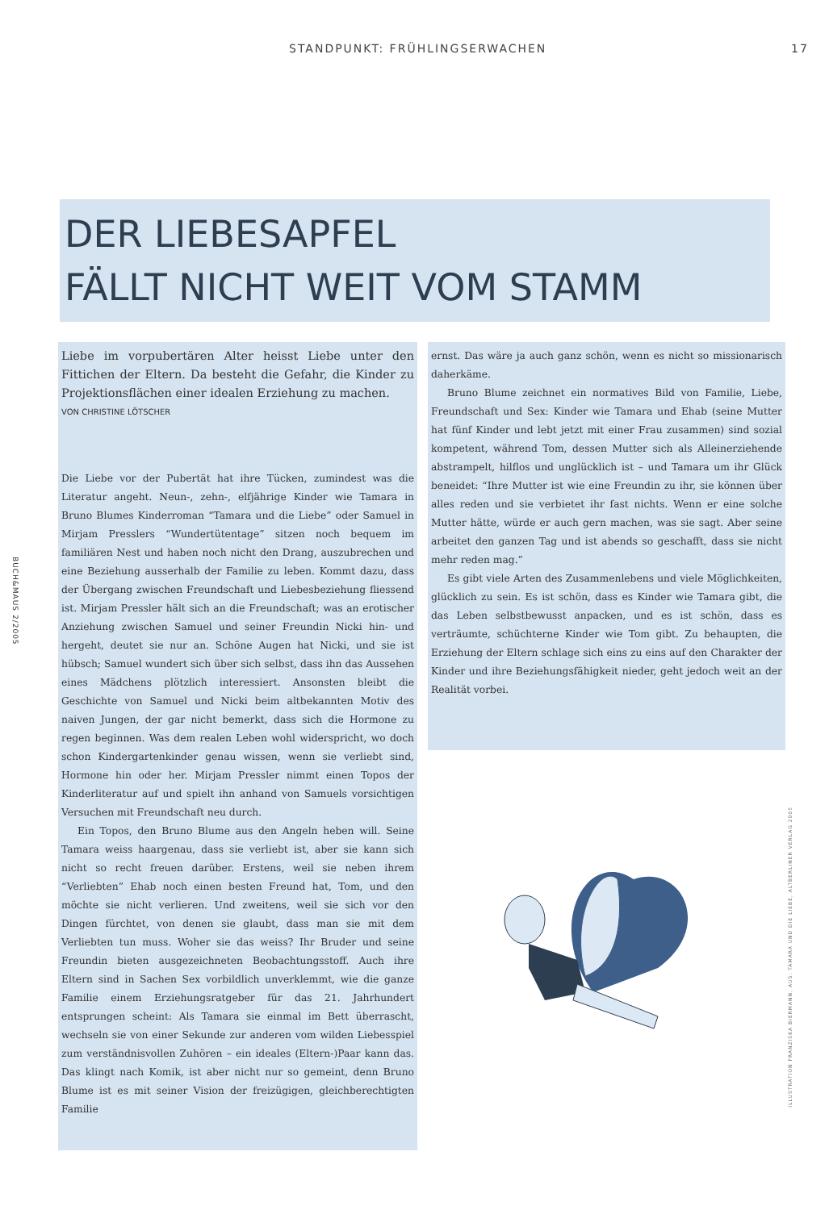STANDPUNKT: FRÜHLINGSERWACHEN 17
DER LIEBESAPFEL
FÄLLT NICHT WEIT VOM STAMM
Liebe im vorpubertären Alter heisst Liebe unter den Fittichen der Eltern. Da besteht die Gefahr, die Kinder zu Projektionsflächen einer idealen Erziehung zu machen.
VON CHRISTINE LÖTSCHER
Die Liebe vor der Pubertät hat ihre Tücken, zumindest was die Literatur angeht. Neun-, zehn-, elfjährige Kinder wie Tamara in Bruno Blumes Kinderroman “Tamara und die Liebe” oder Samuel in Mirjam Presslers “Wundertütentage” sitzen noch bequem im familiären Nest und haben noch nicht den Drang, auszubrechen und eine Beziehung ausserhalb der Familie zu leben. Kommt dazu, dass der Übergang zwischen Freundschaft und Liebesbeziehung fliessend ist. Mirjam Pressler hält sich an die Freundschaft; was an erotischer Anziehung zwischen Samuel und seiner Freundin Nicki hin- und hergeht, deutet sie nur an. Schöne Augen hat Nicki, und sie ist hübsch; Samuel wundert sich über sich selbst, dass ihn das Aussehen eines Mädchens plötzlich interessiert. Ansonsten bleibt die Geschichte von Samuel und Nicki beim altbekannten Motiv des naiven Jungen, der gar nicht bemerkt, dass sich die Hormone zu regen beginnen. Was dem realen Leben wohl widerspricht, wo doch schon Kindergartenkinder genau wissen, wenn sie verliebt sind, Hormone hin oder her. Mirjam Pressler nimmt einen Topos der Kinderliteratur auf und spielt ihn anhand von Samuels vorsichtigen Versuchen mit Freundschaft neu durch.
Ein Topos, den Bruno Blume aus den Angeln heben will. Seine Tamara weiss haargenau, dass sie verliebt ist, aber sie kann sich nicht so recht freuen darüber. Erstens, weil sie neben ihrem “Verliebten” Ehab noch einen besten Freund hat, Tom, und den möchte sie nicht verlieren. Und zweitens, weil sie sich vor den Dingen fürchtet, von denen sie glaubt, dass man sie mit dem Verliebten tun muss. Woher sie das weiss? Ihr Bruder und seine Freundin bieten ausgezeichneten Beobachtungsstoff. Auch ihre Eltern sind in Sachen Sex vorbildlich unverklemmt, wie die ganze Familie einem Erziehungsratgeber für das 21. Jahrhundert entsprungen scheint: Als Tamara sie einmal im Bett überrascht, wechseln sie von einer Sekunde zur anderen vom wilden Liebesspiel zum verständnisvollen Zuhören – ein ideales (Eltern-)Paar kann das. Das klingt nach Komik, ist aber nicht nur so gemeint, denn Bruno Blume ist es mit seiner Vision der freizügigen, gleichberechtigten Familie
ernst. Das wäre ja auch ganz schön, wenn es nicht so missionarisch daherkäme.
Bruno Blume zeichnet ein normatives Bild von Familie, Liebe, Freundschaft und Sex: Kinder wie Tamara und Ehab (seine Mutter hat fünf Kinder und lebt jetzt mit einer Frau zusammen) sind sozial kompetent, während Tom, dessen Mutter sich als Alleinerziehende abstrampelt, hilflos und unglücklich ist – und Tamara um ihr Glück beneidet: “Ihre Mutter ist wie eine Freundin zu ihr, sie können über alles reden und sie verbietet ihr fast nichts. Wenn er eine solche Mutter hätte, würde er auch gern machen, was sie sagt. Aber seine arbeitet den ganzen Tag und ist abends so geschafft, dass sie nicht mehr reden mag.”
Es gibt viele Arten des Zusammenlebens und viele Möglichkeiten, glücklich zu sein. Es ist schön, dass es Kinder wie Tamara gibt, die das Leben selbstbewusst anpacken, und es ist schön, dass es verträumte, schüchterne Kinder wie Tom gibt. Zu behaupten, die Erziehung der Eltern schlage sich eins zu eins auf den Charakter der Kinder und ihre Beziehungsfähigkeit nieder, geht jedoch weit an der Realität vorbei.
BUCH&MAUS 2/2005
ILLUSTRATION FRANZISKA BIERMANN, AUS: TAMARA UND DIE LIEBE, ALTBERLINER VERLAG 2005